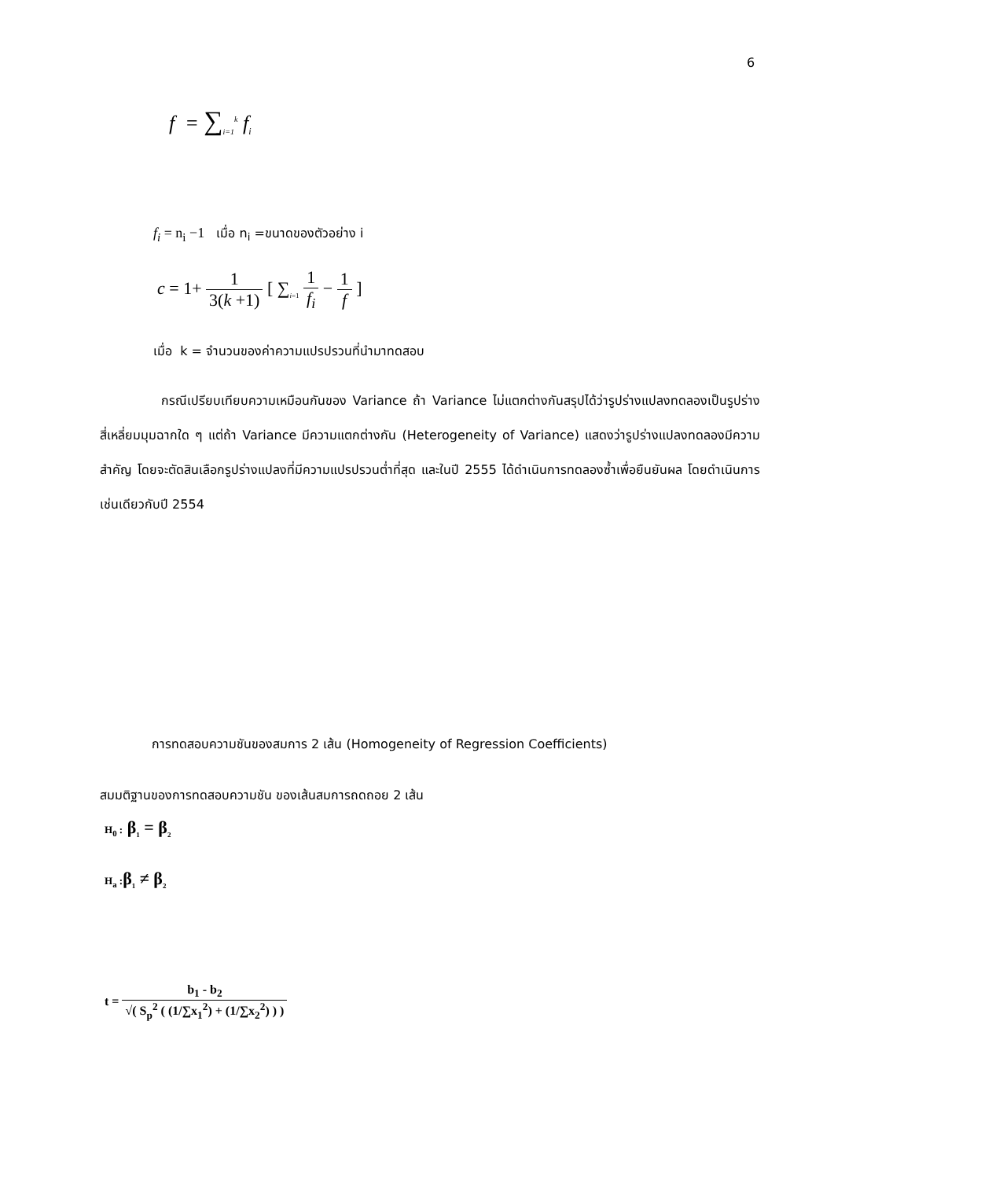6
f = ∑<sub>i=1</sub><sup>k</sup> f<sub>i</sub>
f<sub>i</sub> = n<sub>i</sub> −1 เมื่อ n<sub>i</sub> =ขนาดของตัวอย่าง i
c = 1+ 1 3(k +1) [ ∑<sub>i=1</sub> 1 f<sub>i</sub> − 1 f ]
เมื่อ k = จำนวนของค่าความแปรปรวนที่นำมาทดสอบ
กรณีเปรียบเทียบความเหมือนกันของ Variance ถ้า Variance ไม่แตกต่างกันสรุปได้ว่ารูปร่างแปลงทดลองเป็นรูปร่างสี่เหลี่ยมมุมฉากใด ๆ แต่ถ้า Variance มีความแตกต่างกัน (Heterogeneity of Variance) แสดงว่ารูปร่างแปลงทดลองมีความสำคัญ โดยจะตัดสินเลือกรูปร่างแปลงที่มีความแปรปรวนต่ำที่สุด และในปี 2555 ได้ดำเนินการทดลองซ้ำเพื่อยืนยันผล โดยดำเนินการเช่นเดียวกับปี 2554
การทดสอบความชันของสมการ 2 เส้น (Homogeneity of Regression Coefficients)
สมมติฐานของการทดสอบความชัน ของเส้นสมการถดถอย 2 เส้น
H<sub>0</sub> : β<sub>1</sub> = β<sub>2</sub>
H<sub>a</sub> : β<sub>1</sub> ≠ β<sub>2</sub>
t = b<sub>1</sub> - b<sub>2</sub> √( S<sub>p</sub><sup>2</sup> ( (1/∑x<sub>1</sub><sup>2</sup>) + (1/∑x<sub>2</sub><sup>2</sup>) ) )